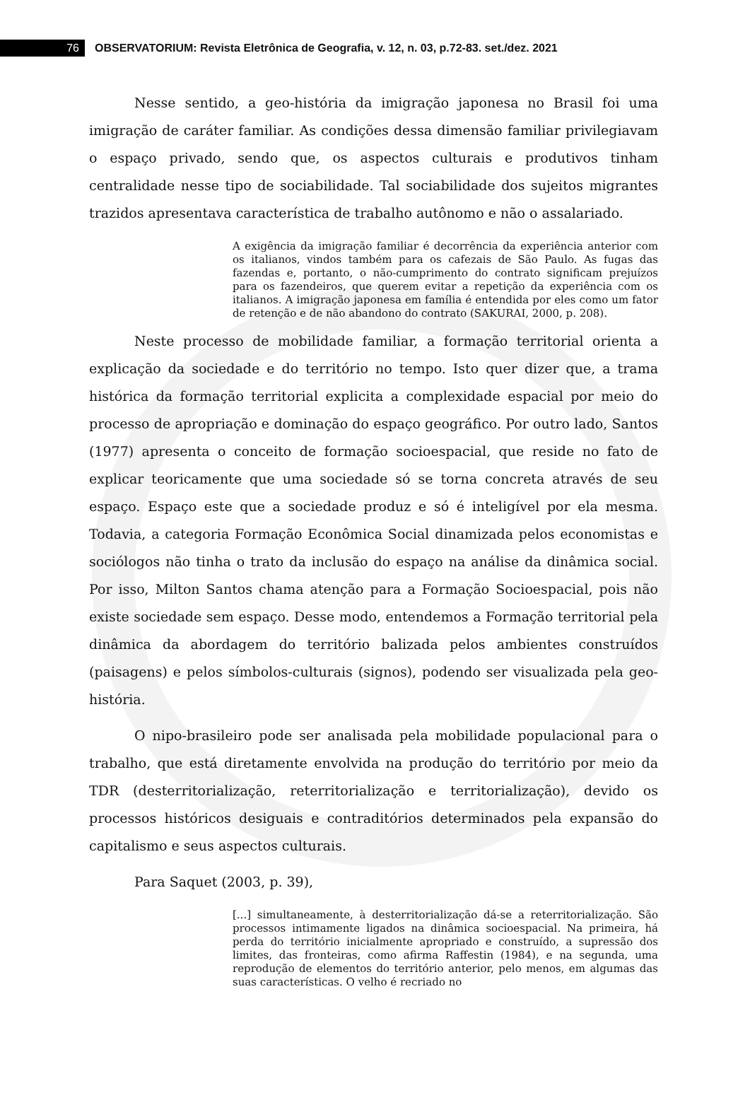76
OBSERVATORIUM: Revista Eletrônica de Geografia, v. 12, n. 03, p.72-83. set./dez. 2021
Nesse sentido, a geo-história da imigração japonesa no Brasil foi uma imigração de caráter familiar. As condições dessa dimensão familiar privilegiavam o espaço privado, sendo que, os aspectos culturais e produtivos tinham centralidade nesse tipo de sociabilidade. Tal sociabilidade dos sujeitos migrantes trazidos apresentava característica de trabalho autônomo e não o assalariado.
A exigência da imigração familiar é decorrência da experiência anterior com os italianos, vindos também para os cafezais de São Paulo. As fugas das fazendas e, portanto, o não-cumprimento do contrato significam prejuízos para os fazendeiros, que querem evitar a repetição da experiência com os italianos. A imigração japonesa em família é entendida por eles como um fator de retenção e de não abandono do contrato (SAKURAI, 2000, p. 208).
Neste processo de mobilidade familiar, a formação territorial orienta a explicação da sociedade e do território no tempo. Isto quer dizer que, a trama histórica da formação territorial explicita a complexidade espacial por meio do processo de apropriação e dominação do espaço geográfico. Por outro lado, Santos (1977) apresenta o conceito de formação socioespacial, que reside no fato de explicar teoricamente que uma sociedade só se torna concreta através de seu espaço. Espaço este que a sociedade produz e só é inteligível por ela mesma. Todavia, a categoria Formação Econômica Social dinamizada pelos economistas e sociólogos não tinha o trato da inclusão do espaço na análise da dinâmica social. Por isso, Milton Santos chama atenção para a Formação Socioespacial, pois não existe sociedade sem espaço. Desse modo, entendemos a Formação territorial pela dinâmica da abordagem do território balizada pelos ambientes construídos (paisagens) e pelos símbolos-culturais (signos), podendo ser visualizada pela geo-história.
O nipo-brasileiro pode ser analisada pela mobilidade populacional para o trabalho, que está diretamente envolvida na produção do território por meio da TDR (desterritorialização, reterritorialização e territorialização), devido os processos históricos desiguais e contraditórios determinados pela expansão do capitalismo e seus aspectos culturais.
Para Saquet (2003, p. 39),
[...] simultaneamente, à desterritorialização dá-se a reterritorialização. São processos intimamente ligados na dinâmica socioespacial. Na primeira, há perda do território inicialmente apropriado e construído, a supressão dos limites, das fronteiras, como afirma Raffestin (1984), e na segunda, uma reprodução de elementos do território anterior, pelo menos, em algumas das suas características. O velho é recriado no